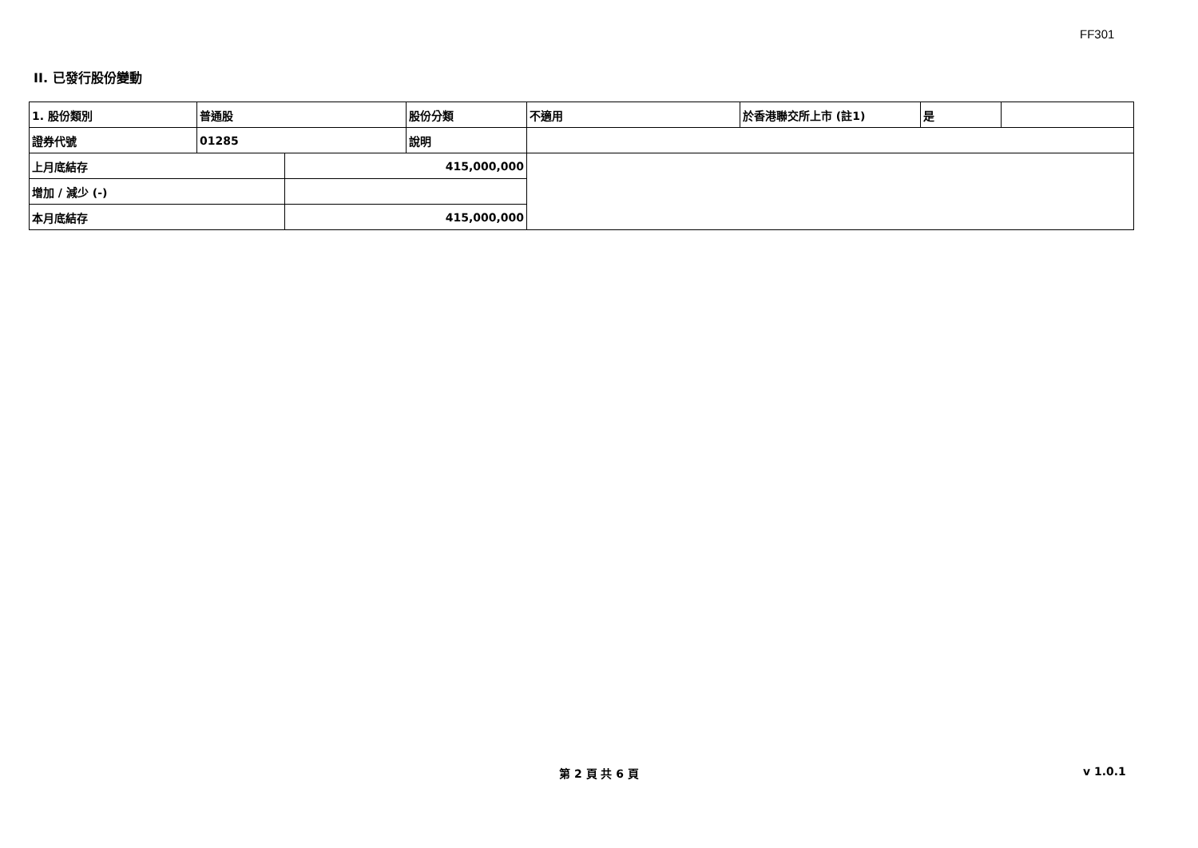FF301
II. 已發行股份變動
| 1. 股份類別 | 普通股 | | 股份分類 | 不適用 | 於香港聯交所上市 (註1) | 是 | |
| 證券代號 | 01285 | | 說明 | | | | |
| 上月底結存 | | 415,000,000 | | | | | |
| 增加 / 減少 (-) | | | | | | | |
| 本月底結存 | | 415,000,000 | | | | | |
第 2 頁 共 6 頁 v 1.0.1